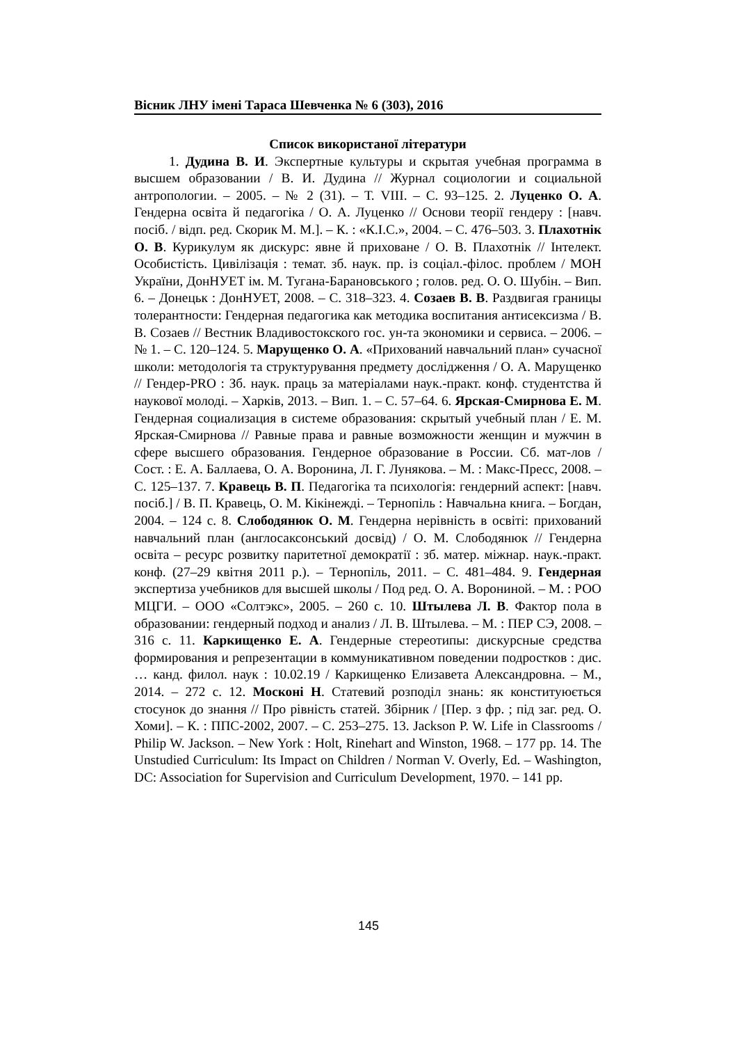Вісник ЛНУ імені Тараса Шевченка № 6 (303), 2016
Список використаної літератури
1. Дудина В. И. Экспертные культуры и скрытая учебная программа в высшем образовании / В. И. Дудина // Журнал социологии и социальной антропологии. – 2005. – № 2 (31). – Т. VIII. – С. 93–125. 2. Луценко О. А. Гендерна освіта й педагогіка / О. А. Луценко // Основи теорії гендеру : [навч. посіб. / відп. ред. Скорик М. М.]. – К. : «К.І.С.», 2004. – С. 476–503. 3. Плахотнік О. В. Курикулум як дискурс: явне й приховане / О. В. Плахотнік // Інтелект. Особистість. Цивілізація : темат. зб. наук. пр. із соціал.-філос. проблем / МОН України, ДонНУЕТ ім. М. Тугана-Барановського ; голов. ред. О. О. Шубін. – Вип. 6. – Донецьк : ДонНУЕТ, 2008. – С. 318–323. 4. Созаев В. В. Раздвигая границы толерантности: Гендерная педагогика как методика воспитания антисексизма / В. В. Созаев // Вестник Владивостокского гос. ун-та экономики и сервиса. – 2006. – № 1. – С. 120–124. 5. Марущенко О. А. «Прихований навчальний план» сучасної школи: методологія та структурування предмету дослідження / О. А. Марущенко // Гендер-PRO : Зб. наук. праць за матеріалами наук.-практ. конф. студентства й наукової молоді. – Харків, 2013. – Вип. 1. – С. 57–64. 6. Ярская-Смирнова Е. М. Гендерная социализация в системе образования: скрытый учебный план / Е. М. Ярская-Смирнова // Равные права и равные возможности женщин и мужчин в сфере высшего образования. Гендерное образование в России. Сб. мат-лов / Сост. : Е. А. Баллаева, О. А. Воронина, Л. Г. Лунякова. – М. : Макс-Пресс, 2008. – С. 125–137. 7. Кравець В. П. Педагогіка та психологія: гендерний аспект: [навч. посіб.] / В. П. Кравець, О. М. Кікінежді. – Тернопіль : Навчальна книга. – Богдан, 2004. – 124 с. 8. Слободянюк О. М. Гендерна нерівність в освіті: прихований навчальний план (англосаксонський досвід) / О. М. Слободянюк // Гендерна освіта – ресурс розвитку паритетної демократії : зб. матер. міжнар. наук.-практ. конф. (27–29 квітня 2011 р.). – Тернопіль, 2011. – С. 481–484. 9. Гендерная экспертиза учебников для высшей школы / Под ред. О. А. Ворониной. – М. : РОО МЦГИ. – ООО «Солтэкс», 2005. – 260 с. 10. Штылева Л. В. Фактор пола в образовании: гендерный подход и анализ / Л. В. Штылева. – М. : ПЕР СЭ, 2008. – 316 с. 11. Каркищенко Е. А. Гендерные стереотипы: дискурсные средства формирования и репрезентации в коммуникативном поведении подростков : дис. … канд. филол. наук : 10.02.19 / Каркищенко Елизавета Александровна. – М., 2014. – 272 с. 12. Москоні Н. Статевий розподіл знань: як конституюється стосунок до знання // Про рівність статей. Збірник / [Пер. з фр. ; під заг. ред. О. Хоми]. – К. : ППС-2002, 2007. – С. 253–275. 13. Jackson P. W. Life in Classrooms / Philip W. Jackson. – New York : Holt, Rinehart and Winston, 1968. – 177 pp. 14. The Unstudied Curriculum: Its Impact on Children / Norman V. Overly, Ed. – Washington, DC: Association for Supervision and Curriculum Development, 1970. – 141 pp.
145